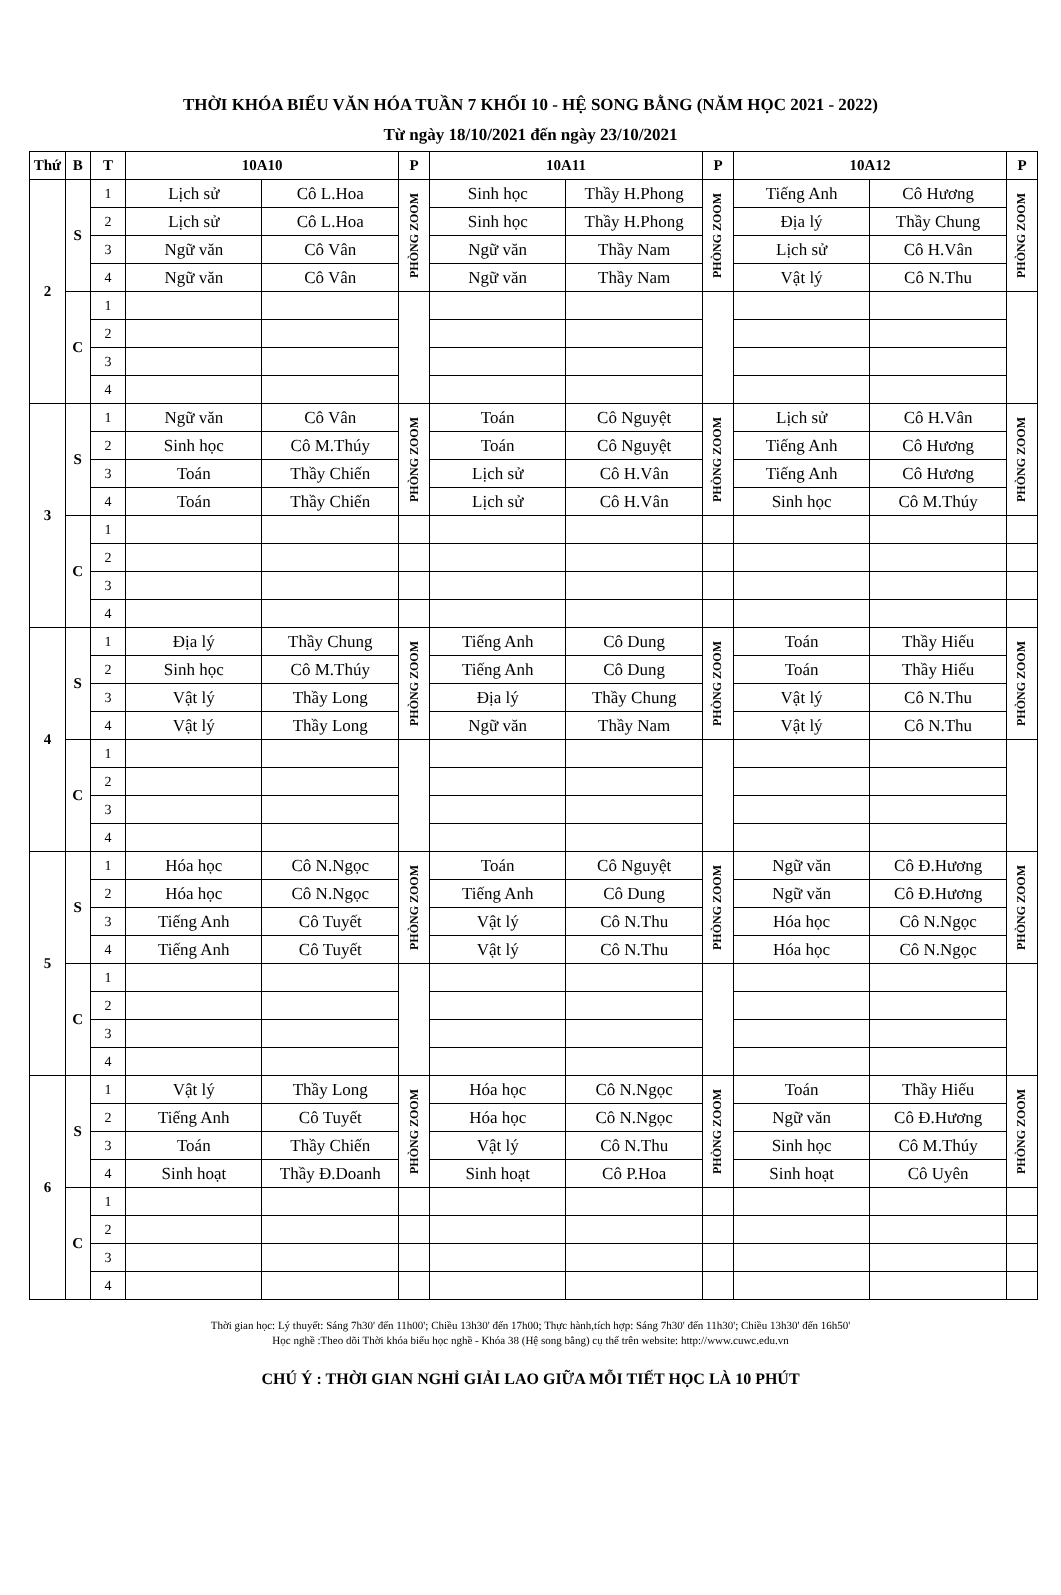THỜI KHÓA BIỂU VĂN HÓA TUẦN 7 KHỐI 10 - HỆ SONG BẰNG (NĂM HỌC 2021 - 2022)
Từ ngày 18/10/2021 đến ngày 23/10/2021
| Thứ | B | T | 10A10 | | P | 10A11 | | P | 10A12 | | P |
| --- | --- | --- | --- | --- | --- | --- | --- | --- | --- | --- | --- |
| 2 | S | 1 | Lịch sử | Cô L.Hoa | PHÒNG ZOOM | Sinh học | Thầy H.Phong | PHÒNG ZOOM | Tiếng Anh | Cô Hương | PHÒNG ZOOM |
| | | 2 | Lịch sử | Cô L.Hoa | | Sinh học | Thầy H.Phong | | Địa lý | Thầy Chung | |
| | | 3 | Ngữ văn | Cô Vân | | Ngữ văn | Thầy Nam | | Lịch sử | Cô H.Vân | |
| | | 4 | Ngữ văn | Cô Vân | | Ngữ văn | Thầy Nam | | Vật lý | Cô N.Thu | |
| | C | 1 | | | | | | | | | |
| | | 2 | | | | | | | | | |
| | | 3 | | | | | | | | | |
| | | 4 | | | | | | | | | |
| 3 | S | 1 | Ngữ văn | Cô Vân | PHÒNG ZOOM | Toán | Cô Nguyệt | PHÒNG ZOOM | Lịch sử | Cô H.Vân | PHÒNG ZOOM |
| | | 2 | Sinh học | Cô M.Thúy | | Toán | Cô Nguyệt | | Tiếng Anh | Cô Hương | |
| | | 3 | Toán | Thầy Chiến | | Lịch sử | Cô H.Vân | | Tiếng Anh | Cô Hương | |
| | | 4 | Toán | Thầy Chiến | | Lịch sử | Cô H.Vân | | Sinh học | Cô M.Thúy | |
| | C | 1 | | | | | | | | | |
| | | 2 | | | | | | | | | |
| | | 3 | | | | | | | | | |
| | | 4 | | | | | | | | | |
| 4 | S | 1 | Địa lý | Thầy Chung | PHÒNG ZOOM | Tiếng Anh | Cô Dung | PHÒNG ZOOM | Toán | Thầy Hiếu | PHÒNG ZOOM |
| | | 2 | Sinh học | Cô M.Thúy | | Tiếng Anh | Cô Dung | | Toán | Thầy Hiếu | |
| | | 3 | Vật lý | Thầy Long | | Địa lý | Thầy Chung | | Vật lý | Cô N.Thu | |
| | | 4 | Vật lý | Thầy Long | | Ngữ văn | Thầy Nam | | Vật lý | Cô N.Thu | |
| | C | 1 | | | | | | | | | |
| | | 2 | | | | | | | | | |
| | | 3 | | | | | | | | | |
| | | 4 | | | | | | | | | |
| 5 | S | 1 | Hóa học | Cô N.Ngọc | PHÒNG ZOOM | Toán | Cô Nguyệt | PHÒNG ZOOM | Ngữ văn | Cô Đ.Hương | PHÒNG ZOOM |
| | | 2 | Hóa học | Cô N.Ngọc | | Tiếng Anh | Cô Dung | | Ngữ văn | Cô Đ.Hương | |
| | | 3 | Tiếng Anh | Cô Tuyết | | Vật lý | Cô N.Thu | | Hóa học | Cô N.Ngọc | |
| | | 4 | Tiếng Anh | Cô Tuyết | | Vật lý | Cô N.Thu | | Hóa học | Cô N.Ngọc | |
| | C | 1 | | | | | | | | | |
| | | 2 | | | | | | | | | |
| | | 3 | | | | | | | | | |
| | | 4 | | | | | | | | | |
| 6 | S | 1 | Vật lý | Thầy Long | PHÒNG ZOOM | Hóa học | Cô N.Ngọc | PHÒNG ZOOM | Toán | Thầy Hiếu | PHÒNG ZOOM |
| | | 2 | Tiếng Anh | Cô Tuyết | | Hóa học | Cô N.Ngọc | | Ngữ văn | Cô Đ.Hương | |
| | | 3 | Toán | Thầy Chiến | | Vật lý | Cô N.Thu | | Sinh học | Cô M.Thúy | |
| | | 4 | Sinh hoạt | Thầy Đ.Doanh | | Sinh hoạt | Cô P.Hoa | | Sinh hoạt | Cô Uyên | |
| | C | 1 | | | | | | | | | |
| | | 2 | | | | | | | | | |
| | | 3 | | | | | | | | | |
| | | 4 | | | | | | | | | |
Thời gian học: Lý thuyết: Sáng 7h30' đến 11h00'; Chiều 13h30' đến 17h00; Thực hành,tích hợp: Sáng 7h30' đến 11h30'; Chiều 13h30' đến 16h50'
Học nghề :Theo dõi Thời khóa biểu học nghề - Khóa 38 (Hệ song bằng) cụ thể trên website: http://www.cuwc.edu.vn
CHÚ Ý : THỜI GIAN NGHỈ GIẢI LAO GIỮA MỖI TIẾT HỌC LÀ 10 PHÚT